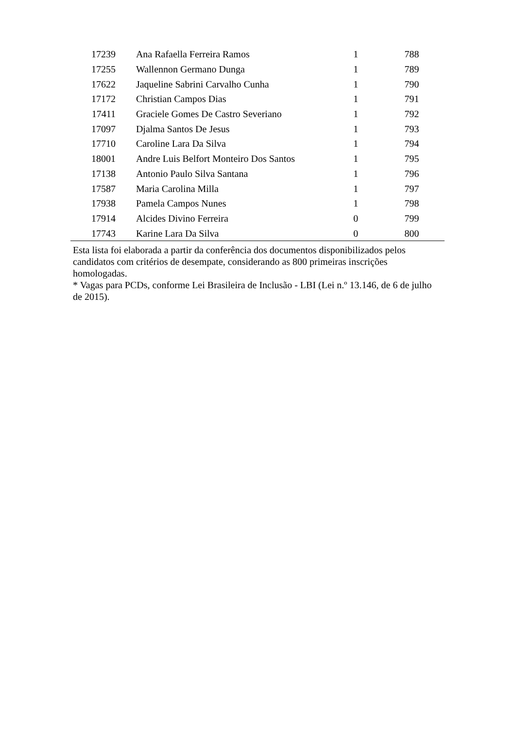| 17239 | Ana Rafaella Ferreira Ramos | 1 | 788 |
| 17255 | Wallennon Germano Dunga | 1 | 789 |
| 17622 | Jaqueline Sabrini Carvalho Cunha | 1 | 790 |
| 17172 | Christian Campos Dias | 1 | 791 |
| 17411 | Graciele Gomes De Castro Severiano | 1 | 792 |
| 17097 | Djalma Santos De Jesus | 1 | 793 |
| 17710 | Caroline Lara Da Silva | 1 | 794 |
| 18001 | Andre Luis Belfort Monteiro Dos Santos | 1 | 795 |
| 17138 | Antonio Paulo Silva Santana | 1 | 796 |
| 17587 | Maria Carolina Milla | 1 | 797 |
| 17938 | Pamela Campos Nunes | 1 | 798 |
| 17914 | Alcides Divino Ferreira | 0 | 799 |
| 17743 | Karine Lara Da Silva | 0 | 800 |
Esta lista foi elaborada a partir da conferência dos documentos disponibilizados pelos candidatos com critérios de desempate, considerando as 800 primeiras inscrições homologadas.
* Vagas para PCDs, conforme Lei Brasileira de Inclusão - LBI (Lei n.º 13.146, de 6 de julho de 2015).